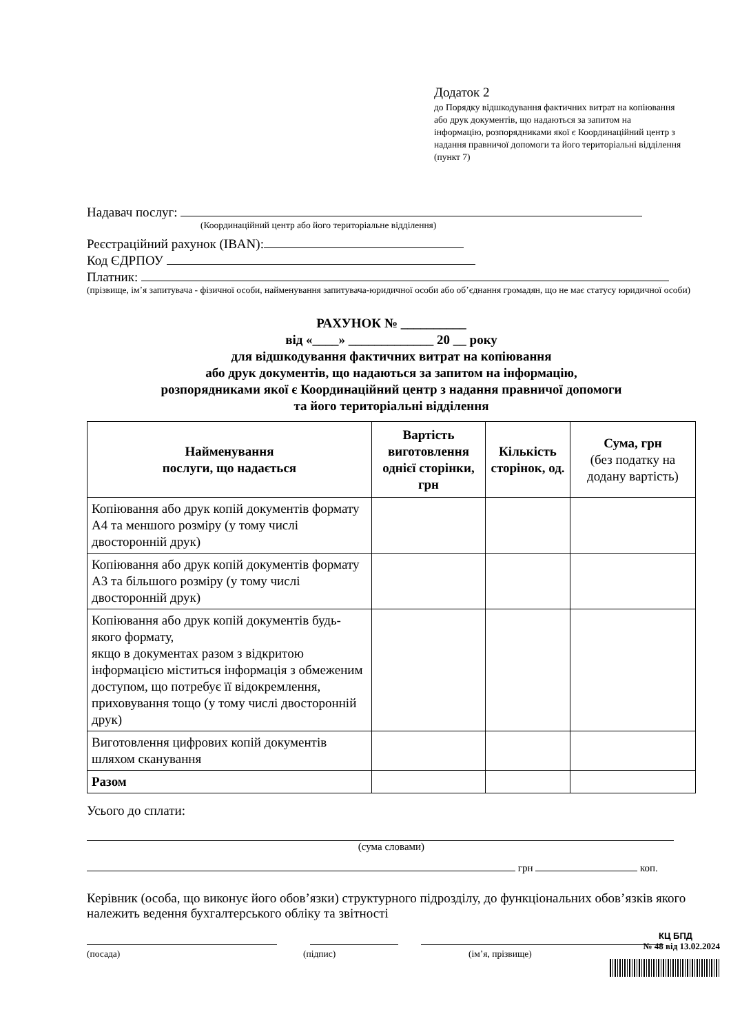Додаток 2
до Порядку відшкодування фактичних витрат на копіювання або друк документів, що надаються за запитом на інформацію, розпорядниками якої є Координаційний центр з надання правничої допомоги та його територіальні відділення (пункт 7)
Надавач послуг:
(Координаційний центр або його територіальне відділення)
Реєстраційний рахунок (IBAN):
Код ЄДРПОУ
Платник:
(прізвище, ім’я запитувача - фізичної особи, найменування запитувача-юридичної особи або об’єднання громадян, що не має статусу юридичної особи)
РАХУНОК № __________
від «____» _____________ 20 __ року
для відшкодування фактичних витрат на копіювання
або друк документів, що надаються за запитом на інформацію,
розпорядниками якої є Координаційний центр з надання правничої допомоги
та його територіальні відділення
| Найменування послуги, що надається | Вартість виготовлення однієї сторінки, грн | Кількість сторінок, од. | Сума, грн (без податку на додану вартість) |
| --- | --- | --- | --- |
| Копіювання або друк копій документів формату А4 та меншого розміру (у тому числі двосторонній друк) | | | |
| Копіювання або друк копій документів формату А3 та більшого розміру (у тому числі двосторонній друк) | | | |
| Копіювання або друк копій документів будь-якого формату, якщо в документах разом з відкритою інформацією міститься інформація з обмеженим доступом, що потребує її відокремлення, приховування тощо (у тому числі двосторонній друк) | | | |
| Виготовлення цифрових копій документів шляхом сканування | | | |
| Разом | | | |
Усього до сплати:
(сума словами)
грн коп.
Керівник (особа, що виконує його обов’язки) структурного підрозділу, до функціональних обов’язків якого належить ведення бухгалтерського обліку та звітності
(посада) (підпис) (ім’я, прізвище)
КЦ БПД
№ 48 від 13.02.2024